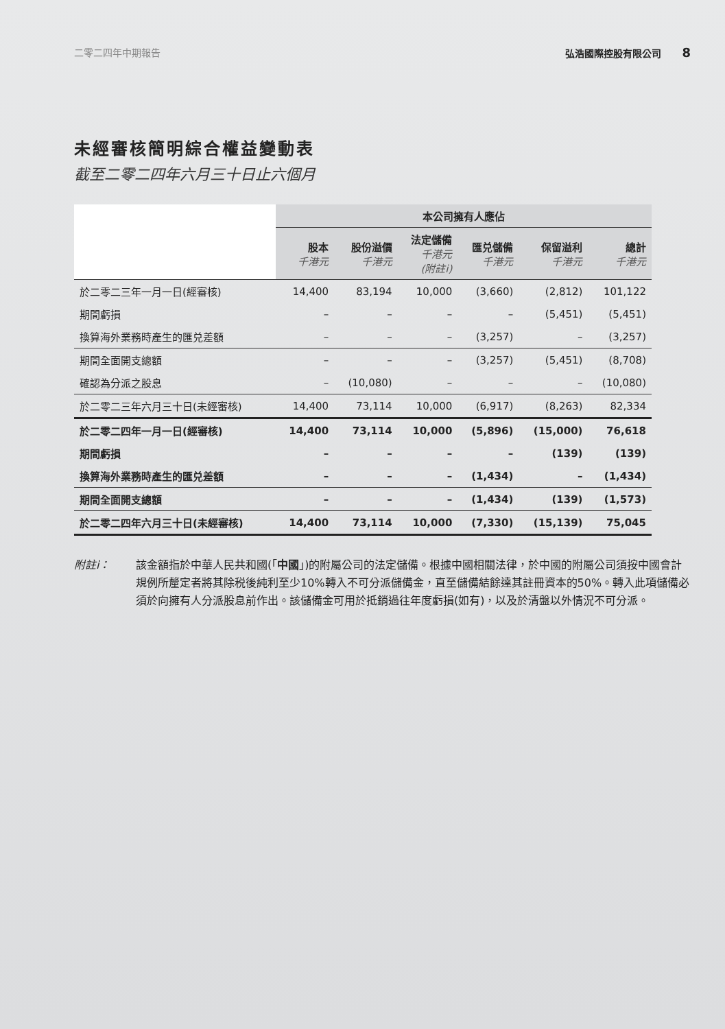二零二四年中期報告 弘浩國際控股有限公司 8
未經審核簡明綜合權益變動表
截至二零二四年六月三十日止六個月
| | 本公司擁有人應佔 | | | | | |
| --- | --- | --- | --- | --- | --- | --- |
| | 股本 千港元 | 股份溢價 千港元 | 法定儲備 千港元 (附註i) | 匯兑儲備 千港元 | 保留溢利 千港元 | 總計 千港元 |
| 於二零二三年一月一日(經審核) | 14,400 | 83,194 | 10,000 | (3,660) | (2,812) | 101,122 |
| 期間虧損 | – | – | – | – | (5,451) | (5,451) |
| 換算海外業務時產生的匯兑差額 | – | – | – | (3,257) | – | (3,257) |
| 期間全面開支總額 | – | – | – | (3,257) | (5,451) | (8,708) |
| 確認為分派之股息 | – | (10,080) | – | – | – | (10,080) |
| 於二零二三年六月三十日(未經審核) | 14,400 | 73,114 | 10,000 | (6,917) | (8,263) | 82,334 |
| 於二零二四年一月一日(經審核) | 14,400 | 73,114 | 10,000 | (5,896) | (15,000) | 76,618 |
| 期間虧損 | – | – | – | – | (139) | (139) |
| 換算海外業務時產生的匯兑差額 | – | – | – | (1,434) | – | (1,434) |
| 期間全面開支總額 | – | – | – | (1,434) | (139) | (1,573) |
| 於二零二四年六月三十日(未經審核) | 14,400 | 73,114 | 10,000 | (7,330) | (15,139) | 75,045 |
附註i： 該金額指於中華人民共和國(「中國」)的附屬公司的法定儲備。根據中國相關法律，於中國的附屬公司須按中國會計規例所釐定者將其除税後純利至少10%轉入不可分派儲備金，直至儲備結餘達其註冊資本的50%。轉入此項儲備必須於向擁有人分派股息前作出。該儲備金可用於抵銷過往年度虧損(如有)，以及於清盤以外情況不可分派。